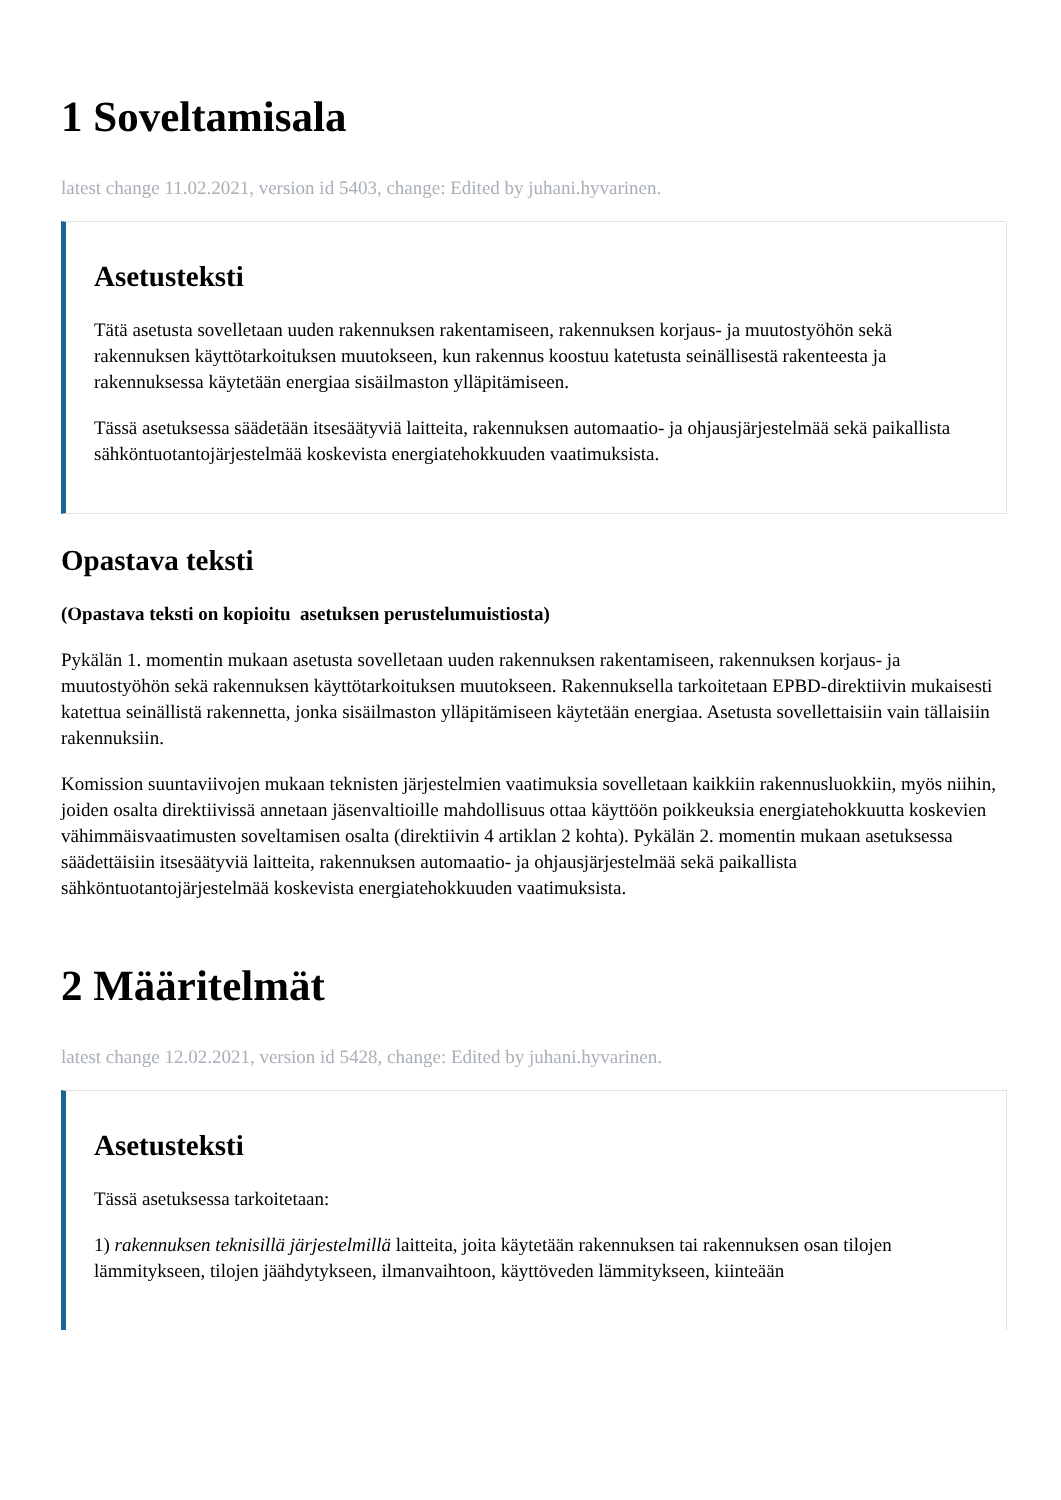1 Soveltamisala
latest change 11.02.2021, version id 5403, change: Edited by juhani.hyvarinen.
Asetusteksti
Tätä asetusta sovelletaan uuden rakennuksen rakentamiseen, rakennuksen korjaus- ja muutostyöhön sekä rakennuksen käyttötarkoituksen muutokseen, kun rakennus koostuu katetusta seinällisestä rakenteesta ja rakennuksessa käytetään energiaa sisäilmaston ylläpitämiseen.
Tässä asetuksessa säädetään itsesäätyviä laitteita, rakennuksen automaatio- ja ohjausjärjestelmää sekä paikallista sähköntuotantojärjestelmää koskevista energiatehokkuuden vaatimuksista.
Opastava teksti
(Opastava teksti on kopioitu asetuksen perustelumuistiosta)
Pykälän 1. momentin mukaan asetusta sovelletaan uuden rakennuksen rakentamiseen, rakennuksen korjaus- ja muutostyöhön sekä rakennuksen käyttötarkoituksen muutokseen. Rakennuksella tarkoitetaan EPBD-direktiivin mukaisesti katettua seinällistä rakennetta, jonka sisäilmaston ylläpitämiseen käytetään energiaa. Asetusta sovellettaisiin vain tällaisiin rakennuksiin.
Komission suuntaviivojen mukaan teknisten järjestelmien vaatimuksia sovelletaan kaikkiin rakennusluokkiin, myös niihin, joiden osalta direktiivissä annetaan jäsenvaltioille mahdollisuus ottaa käyttöön poikkeuksia energiatehokkuutta koskevien vähimmäisvaatimusten soveltamisen osalta (direktiivin 4 artiklan 2 kohta). Pykälän 2. momentin mukaan asetuksessa säädettäisiin itsesäätyviä laitteita, rakennuksen automaatio- ja ohjausjärjestelmää sekä paikallista sähköntuotantojärjestelmää koskevista energiatehokkuuden vaatimuksista.
2 Määritelmät
latest change 12.02.2021, version id 5428, change: Edited by juhani.hyvarinen.
Asetusteksti
Tässä asetuksessa tarkoitetaan:
1) rakennuksen teknisillä järjestelmillä laitteita, joita käytetään rakennuksen tai rakennuksen osan tilojen lämmitykseen, tilojen jäähdytykseen, ilmanvaihtoon, käyttöveden lämmitykseen, kiinteään